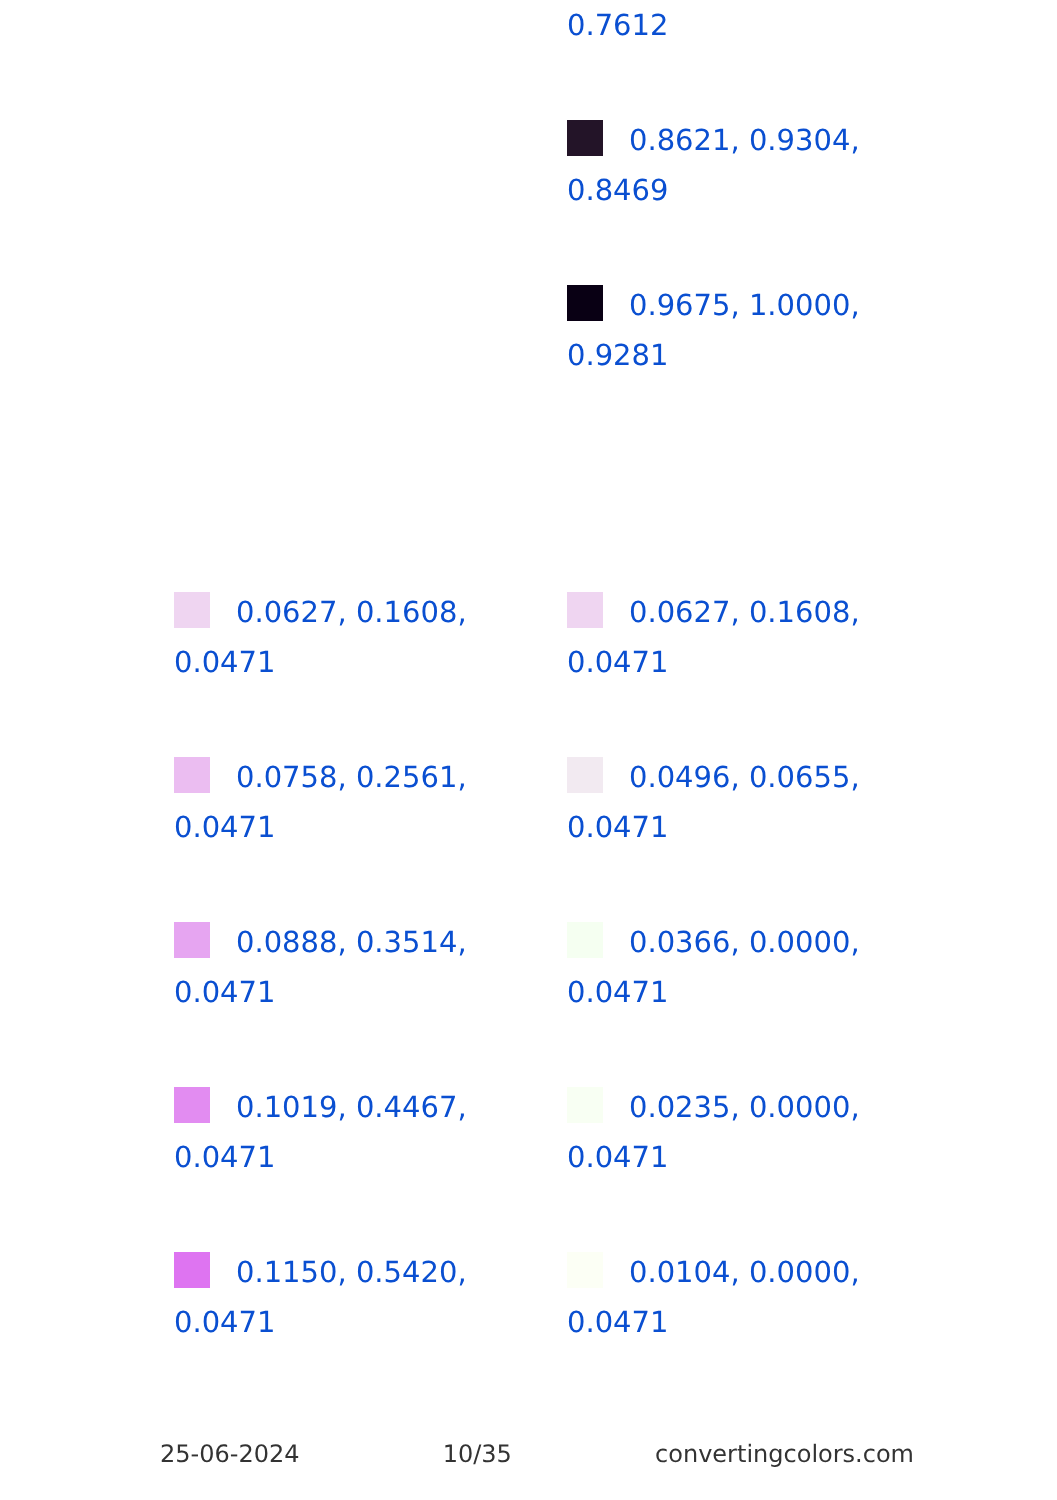0.7612
0.8621, 0.9304,
0.8469
0.9675, 1.0000,
0.9281
0.0627, 0.1608,
0.0471
0.0758, 0.2561,
0.0471
0.0888, 0.3514,
0.0471
0.1019, 0.4467,
0.0471
0.1150, 0.5420,
0.0471
0.0627, 0.1608,
0.0471
0.0496, 0.0655,
0.0471
0.0366, 0.0000,
0.0471
0.0235, 0.0000,
0.0471
0.0104, 0.0000,
0.0471
25-06-2024 10/35 convertingcolors.com